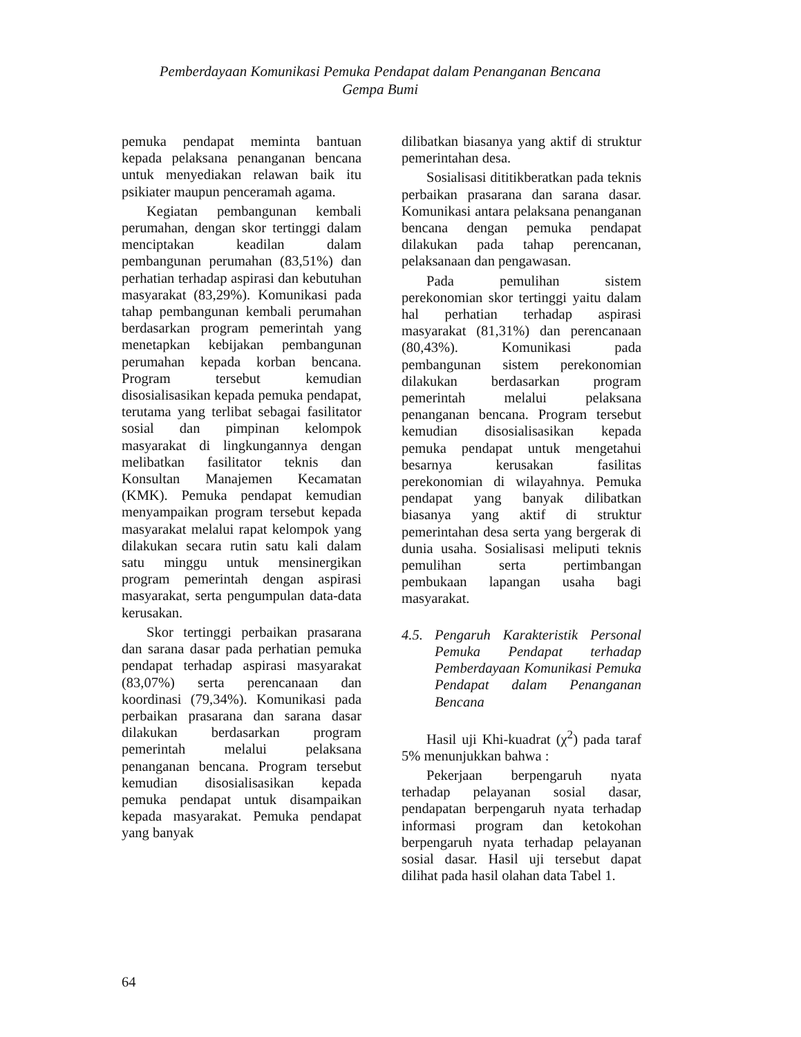Pemberdayaan Komunikasi Pemuka Pendapat dalam Penanganan Bencana
Gempa Bumi
pemuka pendapat meminta bantuan kepada pelaksana penanganan bencana untuk menyediakan relawan baik itu psikiater maupun penceramah agama.
Kegiatan pembangunan kembali perumahan, dengan skor tertinggi dalam menciptakan keadilan dalam pembangunan perumahan (83,51%) dan perhatian terhadap aspirasi dan kebutuhan masyarakat (83,29%). Komunikasi pada tahap pembangunan kembali perumahan berdasarkan program pemerintah yang menetapkan kebijakan pembangunan perumahan kepada korban bencana. Program tersebut kemudian disosialisasikan kepada pemuka pendapat, terutama yang terlibat sebagai fasilitator sosial dan pimpinan kelompok masyarakat di lingkungannya dengan melibatkan fasilitator teknis dan Konsultan Manajemen Kecamatan (KMK). Pemuka pendapat kemudian menyampaikan program tersebut kepada masyarakat melalui rapat kelompok yang dilakukan secara rutin satu kali dalam satu minggu untuk mensinergikan program pemerintah dengan aspirasi masyarakat, serta pengumpulan data-data kerusakan.
Skor tertinggi perbaikan prasarana dan sarana dasar pada perhatian pemuka pendapat terhadap aspirasi masyarakat (83,07%) serta perencanaan dan koordinasi (79,34%). Komunikasi pada perbaikan prasarana dan sarana dasar dilakukan berdasarkan program pemerintah melalui pelaksana penanganan bencana. Program tersebut kemudian disosialisasikan kepada pemuka pendapat untuk disampaikan kepada masyarakat. Pemuka pendapat yang banyak
dilibatkan biasanya yang aktif di struktur pemerintahan desa.
Sosialisasi dititikberatkan pada teknis perbaikan prasarana dan sarana dasar. Komunikasi antara pelaksana penanganan bencana dengan pemuka pendapat dilakukan pada tahap perencanan, pelaksanaan dan pengawasan.
Pada pemulihan sistem perekonomian skor tertinggi yaitu dalam hal perhatian terhadap aspirasi masyarakat (81,31%) dan perencanaan (80,43%). Komunikasi pada pembangunan sistem perekonomian dilakukan berdasarkan program pemerintah melalui pelaksana penanganan bencana. Program tersebut kemudian disosialisasikan kepada pemuka pendapat untuk mengetahui besarnya kerusakan fasilitas perekonomian di wilayahnya. Pemuka pendapat yang banyak dilibatkan biasanya yang aktif di struktur pemerintahan desa serta yang bergerak di dunia usaha. Sosialisasi meliputi teknis pemulihan serta pertimbangan pembukaan lapangan usaha bagi masyarakat.
4.5. Pengaruh Karakteristik Personal Pemuka Pendapat terhadap Pemberdayaan Komunikasi Pemuka Pendapat dalam Penanganan Bencana
Hasil uji Khi-kuadrat (χ<sup>2</sup>) pada taraf 5% menunjukkan bahwa :
Pekerjaan berpengaruh nyata terhadap pelayanan sosial dasar, pendapatan berpengaruh nyata terhadap informasi program dan ketokohan berpengaruh nyata terhadap pelayanan sosial dasar. Hasil uji tersebut dapat dilihat pada hasil olahan data Tabel 1.
64